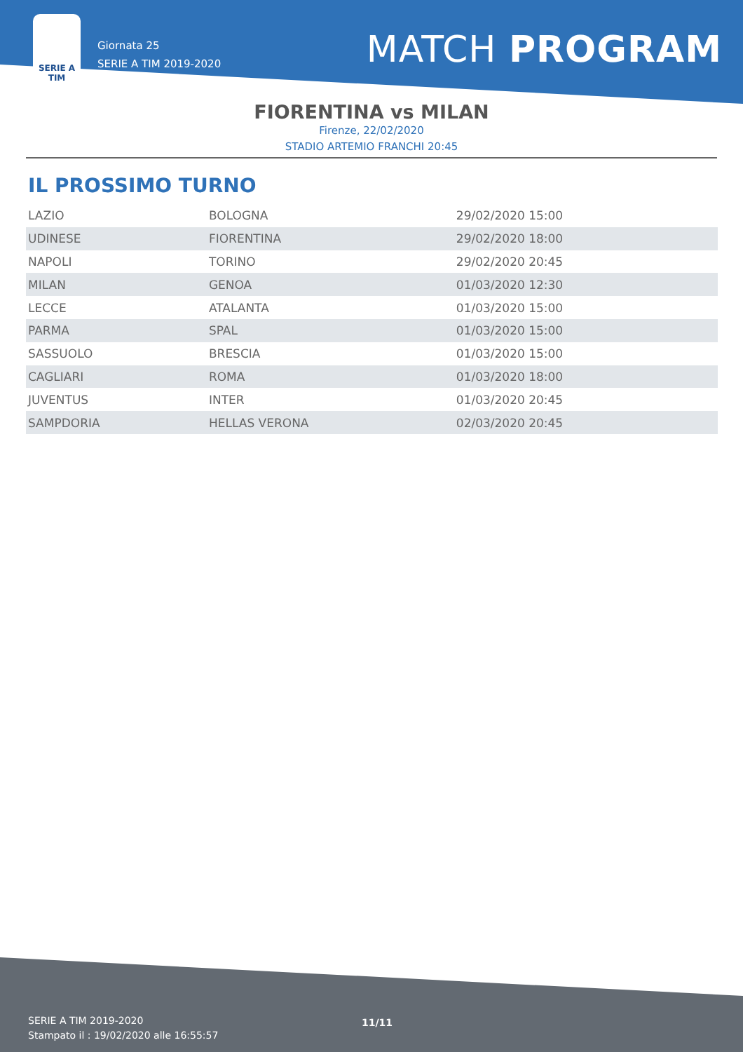SERIE A
TIM
Giornata 25
SERIE A TIM 2019-2020
MATCH PROGRAM
FIORENTINA vs MILAN
Firenze, 22/02/2020
STADIO ARTEMIO FRANCHI 20:45
IL PROSSIMO TURNO
| LAZIO | BOLOGNA | 29/02/2020 15:00 |
| UDINESE | FIORENTINA | 29/02/2020 18:00 |
| NAPOLI | TORINO | 29/02/2020 20:45 |
| MILAN | GENOA | 01/03/2020 12:30 |
| LECCE | ATALANTA | 01/03/2020 15:00 |
| PARMA | SPAL | 01/03/2020 15:00 |
| SASSUOLO | BRESCIA | 01/03/2020 15:00 |
| CAGLIARI | ROMA | 01/03/2020 18:00 |
| JUVENTUS | INTER | 01/03/2020 20:45 |
| SAMPDORIA | HELLAS VERONA | 02/03/2020 20:45 |
SERIE A TIM 2019-2020
Stampato il : 19/02/2020 alle 16:55:57
11/11